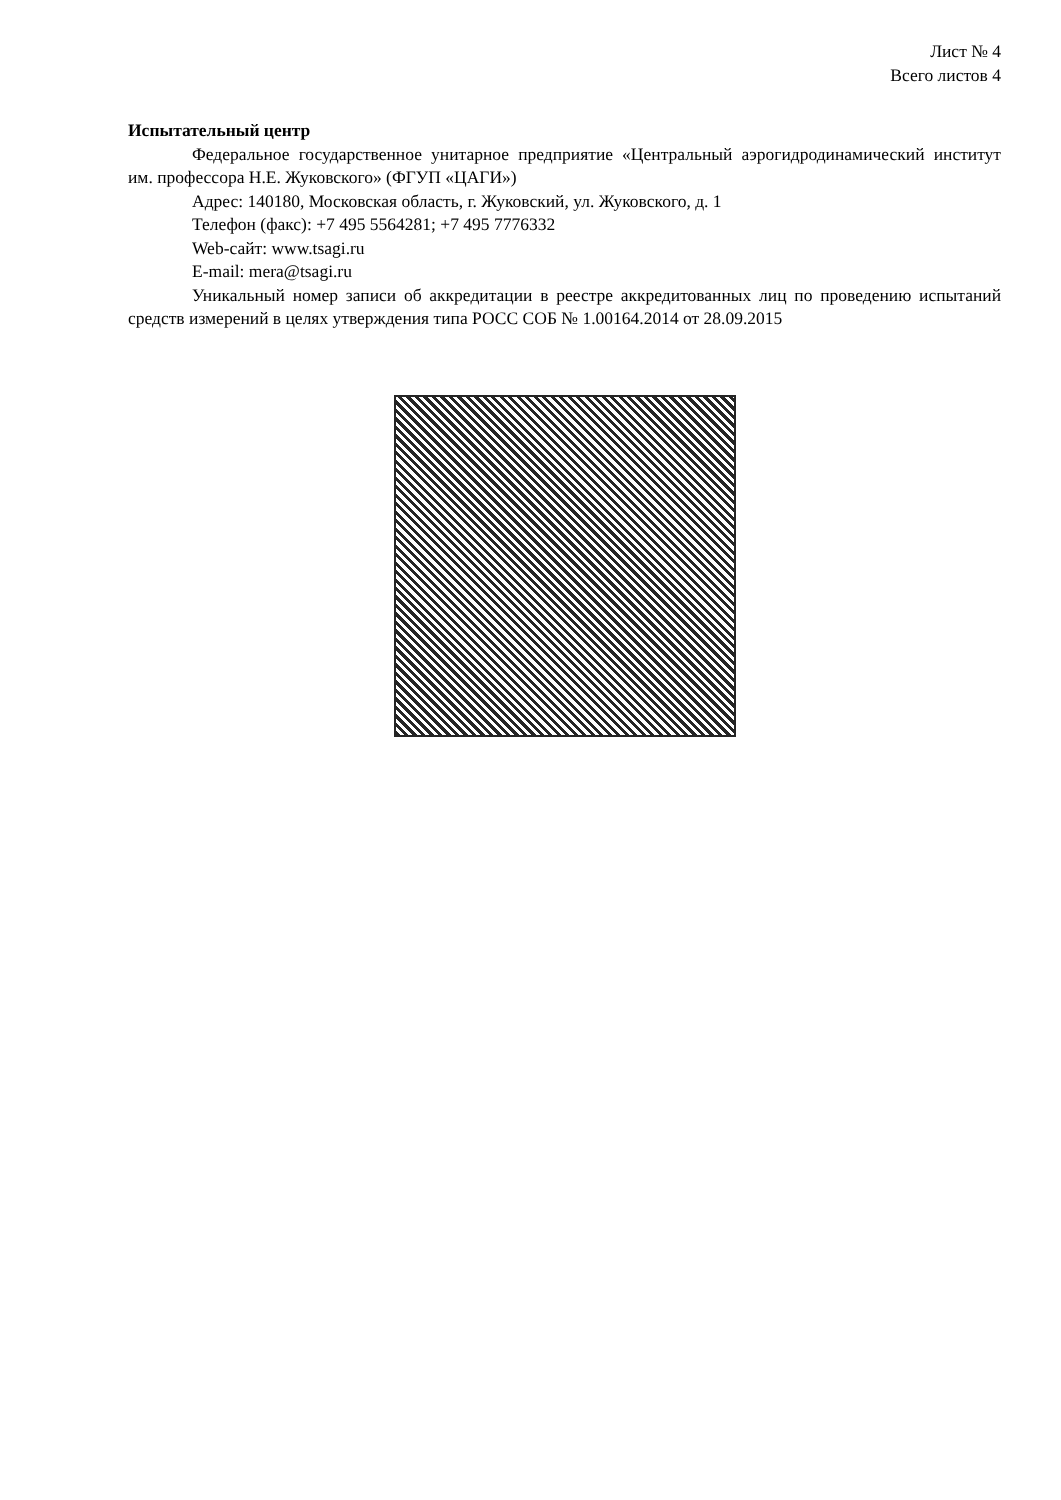Лист № 4
Всего листов 4
Испытательный центр
Федеральное государственное унитарное предприятие «Центральный аэрогидродинамический институт им. профессора Н.Е. Жуковского» (ФГУП «ЦАГИ»)
Адрес: 140180, Московская область, г. Жуковский, ул. Жуковского, д. 1
Телефон (факс): +7 495 5564281; +7 495 7776332
Web-сайт: www.tsagi.ru
E-mail: mera@tsagi.ru
Уникальный номер записи об аккредитации в реестре аккредитованных лиц по проведению испытаний средств измерений в целях утверждения типа РОСС СОБ № 1.00164.2014 от 28.09.2015